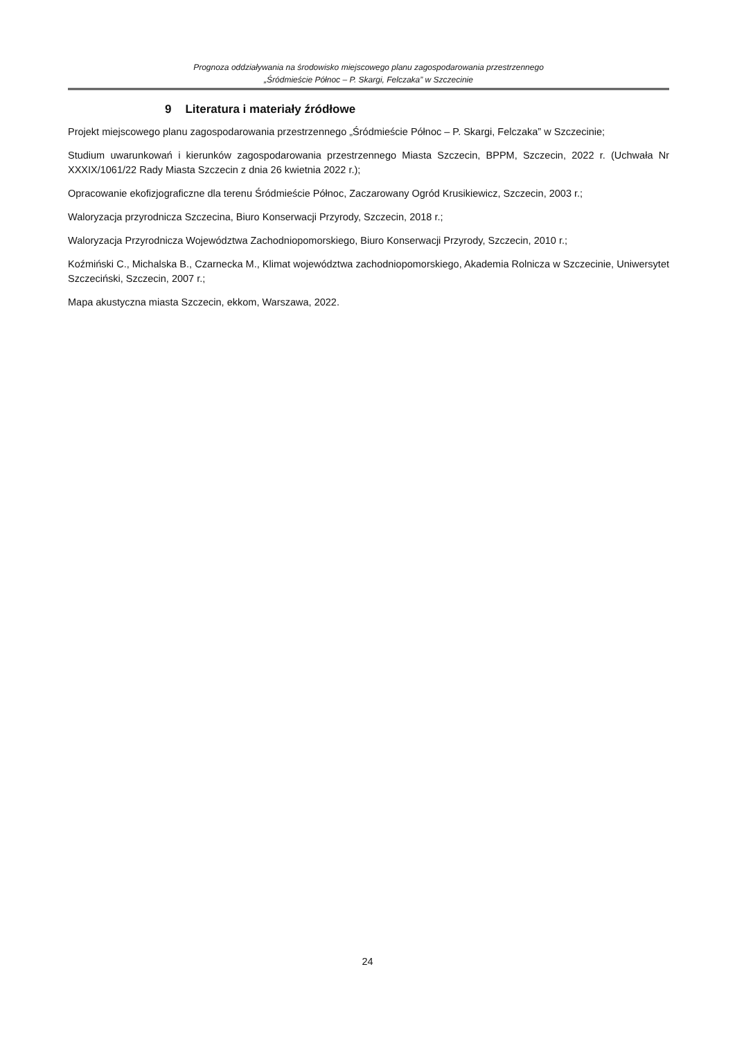Prognoza oddziaływania na środowisko miejscowego planu zagospodarowania przestrzennego
„Śródmieście Północ – P. Skargi, Felczaka” w Szczecinie
9 Literatura i materiały źródłowe
Projekt miejscowego planu zagospodarowania przestrzennego „Śródmieście Północ – P. Skargi, Felczaka” w Szczecinie;
Studium uwarunkowań i kierunków zagospodarowania przestrzennego Miasta Szczecin, BPPM, Szczecin, 2022 r. (Uchwała Nr XXXIX/1061/22 Rady Miasta Szczecin z dnia 26 kwietnia 2022 r.);
Opracowanie ekofizjograficzne dla terenu Śródmieście Północ, Zaczarowany Ogród Krusikiewicz, Szczecin, 2003 r.;
Waloryzacja przyrodnicza Szczecina, Biuro Konserwacji Przyrody, Szczecin, 2018 r.;
Waloryzacja Przyrodnicza Województwa Zachodniopomorskiego, Biuro Konserwacji Przyrody, Szczecin, 2010 r.;
Koźmiński C., Michalska B., Czarnecka M., Klimat województwa zachodniopomorskiego, Akademia Rolnicza w Szczecinie, Uniwersytet Szczeciński, Szczecin, 2007 r.;
Mapa akustyczna miasta Szczecin, ekkom, Warszawa, 2022.
24